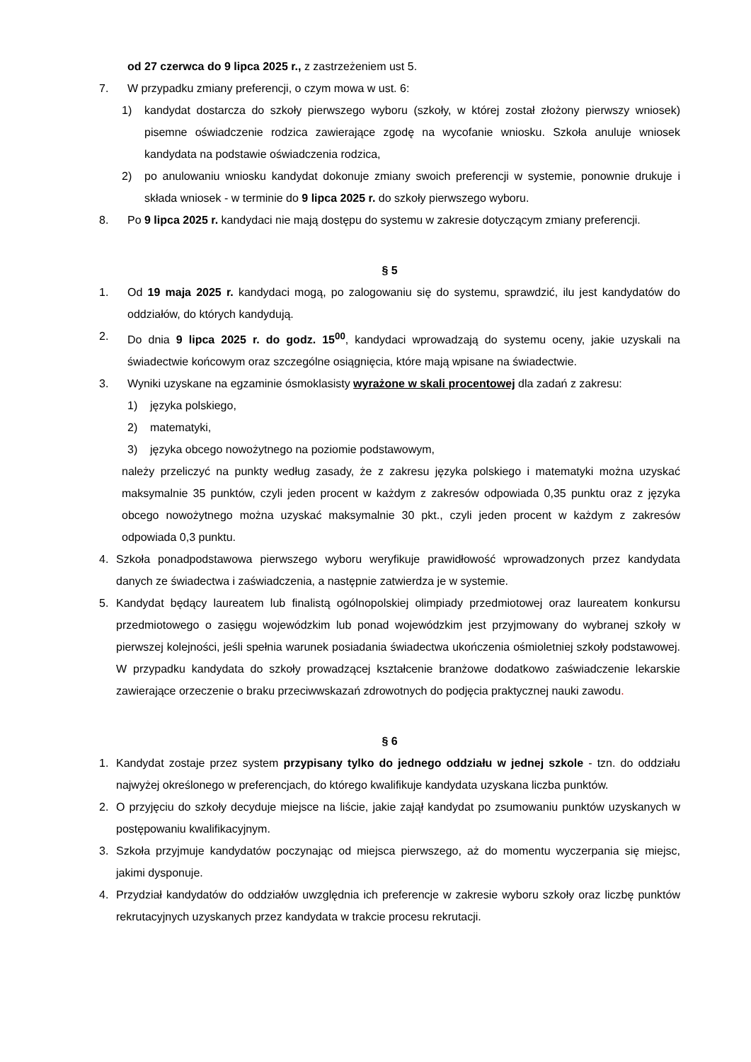od 27 czerwca do 9 lipca 2025 r., z zastrzeżeniem ust 5.
7. W przypadku zmiany preferencji, o czym mowa w ust. 6:
1) kandydat dostarcza do szkoły pierwszego wyboru (szkoły, w której został złożony pierwszy wniosek) pisemne oświadczenie rodzica zawierające zgodę na wycofanie wniosku. Szkoła anuluje wniosek kandydata na podstawie oświadczenia rodzica,
2) po anulowaniu wniosku kandydat dokonuje zmiany swoich preferencji w systemie, ponownie drukuje i składa wniosek - w terminie do 9 lipca 2025 r. do szkoły pierwszego wyboru.
8. Po 9 lipca 2025 r. kandydaci nie mają dostępu do systemu w zakresie dotyczącym zmiany preferencji.
§ 5
1. Od 19 maja 2025 r. kandydaci mogą, po zalogowaniu się do systemu, sprawdzić, ilu jest kandydatów do oddziałów, do których kandydują.
2. Do dnia 9 lipca 2025 r. do godz. 15<sup>00</sup>, kandydaci wprowadzają do systemu oceny, jakie uzyskali na świadectwie końcowym oraz szczególne osiągnięcia, które mają wpisane na świadectwie.
3. Wyniki uzyskane na egzaminie ósmoklasisty wyrażone w skali procentowej dla zadań z zakresu:
1) języka polskiego,
2) matematyki,
3) języka obcego nowożytnego na poziomie podstawowym,
należy przeliczyć na punkty według zasady, że z zakresu języka polskiego i matematyki można uzyskać maksymalnie 35 punktów, czyli jeden procent w każdym z zakresów odpowiada 0,35 punktu oraz z języka obcego nowożytnego można uzyskać maksymalnie 30 pkt., czyli jeden procent w każdym z zakresów odpowiada 0,3 punktu.
4. Szkoła ponadpodstawowa pierwszego wyboru weryfikuje prawidłowość wprowadzonych przez kandydata danych ze świadectwa i zaświadczenia, a następnie zatwierdza je w systemie.
5. Kandydat będący laureatem lub finalistą ogólnopolskiej olimpiady przedmiotowej oraz laureatem konkursu przedmiotowego o zasięgu wojewódzkim lub ponad wojewódzkim jest przyjmowany do wybranej szkoły w pierwszej kolejności, jeśli spełnia warunek posiadania świadectwa ukończenia ośmioletniej szkoły podstawowej. W przypadku kandydata do szkoły prowadzącej kształcenie branżowe dodatkowo zaświadczenie lekarskie zawierające orzeczenie o braku przeciwwskazań zdrowotnych do podjęcia praktycznej nauki zawodu.
§ 6
1. Kandydat zostaje przez system przypisany tylko do jednego oddziału w jednej szkole - tzn. do oddziału najwyżej określonego w preferencjach, do którego kwalifikuje kandydata uzyskana liczba punktów.
2. O przyjęciu do szkoły decyduje miejsce na liście, jakie zajął kandydat po zsumowaniu punktów uzyskanych w postępowaniu kwalifikacyjnym.
3. Szkoła przyjmuje kandydatów poczynając od miejsca pierwszego, aż do momentu wyczerpania się miejsc, jakimi dysponuje.
4. Przydział kandydatów do oddziałów uwzględnia ich preferencje w zakresie wyboru szkoły oraz liczbę punktów rekrutacyjnych uzyskanych przez kandydata w trakcie procesu rekrutacji.